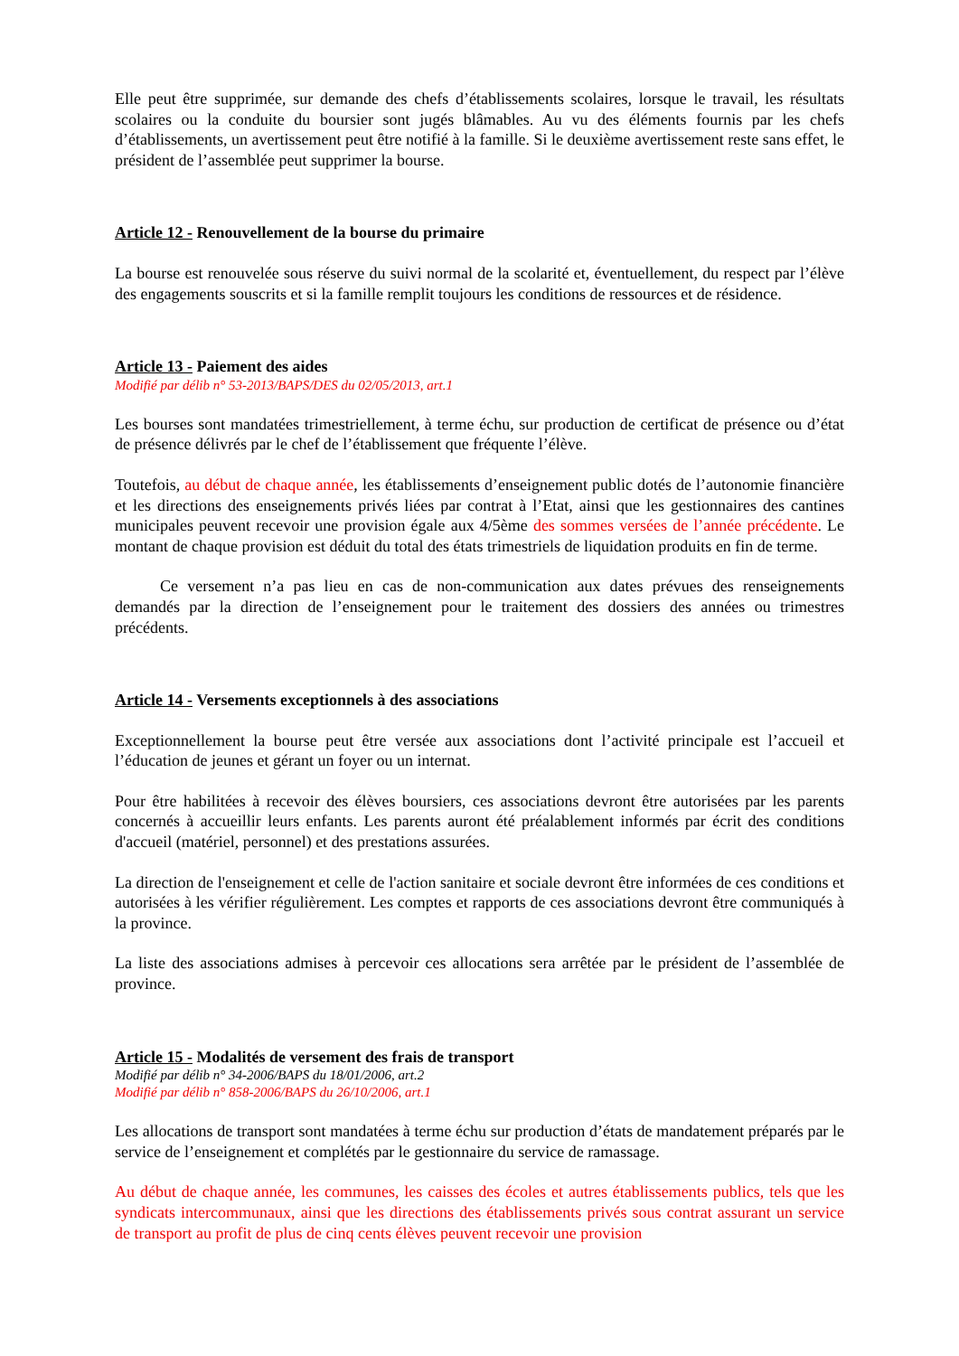Elle peut être supprimée, sur demande des chefs d’établissements scolaires, lorsque le travail, les résultats scolaires ou la conduite du boursier sont jugés blâmables. Au vu des éléments fournis par les chefs d’établissements, un avertissement peut être notifié à la famille. Si le deuxième avertissement reste sans effet, le président de l’assemblée peut supprimer la bourse.
Article 12 - Renouvellement de la bourse du primaire
La bourse est renouvelée sous réserve du suivi normal de la scolarité et, éventuellement, du respect par l’élève des engagements souscrits et si la famille remplit toujours les conditions de ressources et de résidence.
Article 13 - Paiement des aides
Modifié par délib n° 53-2013/BAPS/DES du 02/05/2013, art.1
Les bourses sont mandatées trimestriellement, à terme échu, sur production de certificat de présence ou d’état de présence délivrés par le chef de l’établissement que fréquente l’élève.
Toutefois, au début de chaque année, les établissements d’enseignement public dotés de l’autonomie financière et les directions des enseignements privés liées par contrat à l’Etat, ainsi que les gestionnaires des cantines municipales peuvent recevoir une provision égale aux 4/5ème des sommes versées de l’année précédente. Le montant de chaque provision est déduit du total des états trimestriels de liquidation produits en fin de terme.
Ce versement n’a pas lieu en cas de non-communication aux dates prévues des renseignements demandés par la direction de l’enseignement pour le traitement des dossiers des années ou trimestres précédents.
Article 14 - Versements exceptionnels à des associations
Exceptionnellement la bourse peut être versée aux associations dont l’activité principale est l’accueil et l’éducation de jeunes et gérant un foyer ou un internat.
Pour être habilitées à recevoir des élèves boursiers, ces associations devront être autorisées par les parents concernés à accueillir leurs enfants. Les parents auront été préalablement informés par écrit des conditions d'accueil (matériel, personnel) et des prestations assurées.
La direction de l'enseignement et celle de l'action sanitaire et sociale devront être informées de ces conditions et autorisées à les vérifier régulièrement. Les comptes et rapports de ces associations devront être communiqués à la province.
La liste des associations admises à percevoir ces allocations sera arrêtée par le président de l’assemblée de province.
Article 15 - Modalités de versement des frais de transport
Modifié par délib n° 34-2006/BAPS du 18/01/2006, art.2
Modifié par délib n° 858-2006/BAPS du 26/10/2006, art.1
Les allocations de transport sont mandatées à terme échu sur production d’états de mandatement préparés par le service de l’enseignement et complétés par le gestionnaire du service de ramassage.
Au début de chaque année, les communes, les caisses des écoles et autres établissements publics, tels que les syndicats intercommunaux, ainsi que les directions des établissements privés sous contrat assurant un service de transport au profit de plus de cinq cents élèves peuvent recevoir une provision